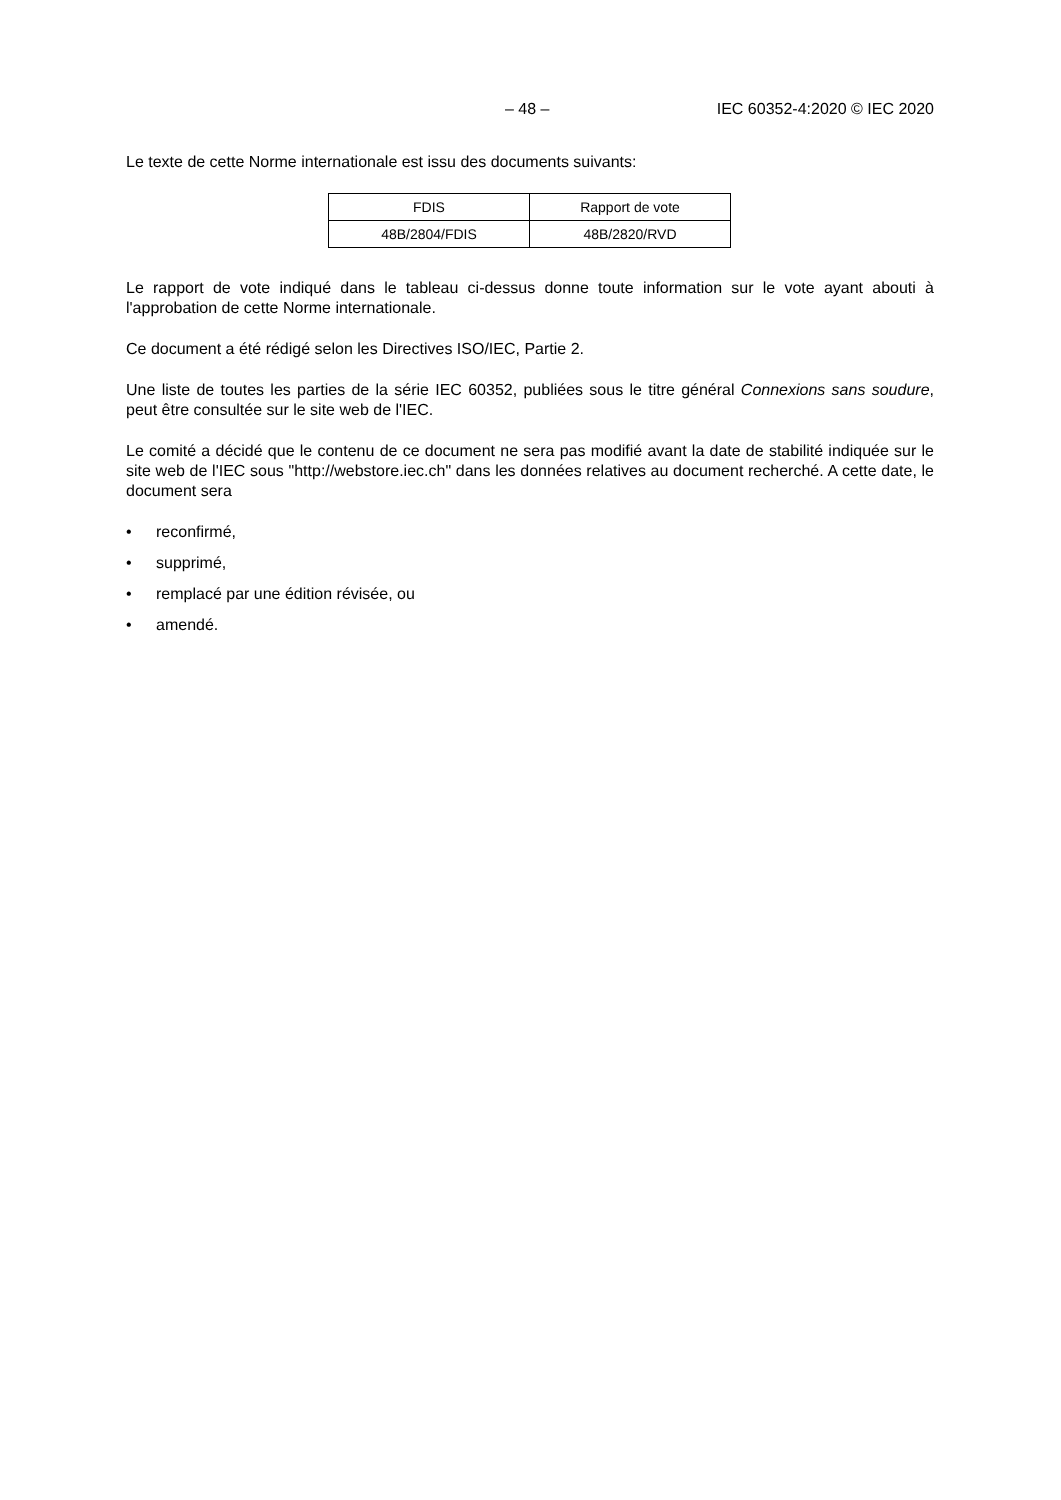– 48 – IEC 60352-4:2020 © IEC 2020
Le texte de cette Norme internationale est issu des documents suivants:
| FDIS | Rapport de vote |
| 48B/2804/FDIS | 48B/2820/RVD |
Le rapport de vote indiqué dans le tableau ci-dessus donne toute information sur le vote ayant abouti à l'approbation de cette Norme internationale.
Ce document a été rédigé selon les Directives ISO/IEC, Partie 2.
Une liste de toutes les parties de la série IEC 60352, publiées sous le titre général Connexions sans soudure, peut être consultée sur le site web de l'IEC.
Le comité a décidé que le contenu de ce document ne sera pas modifié avant la date de stabilité indiquée sur le site web de l'IEC sous "http://webstore.iec.ch" dans les données relatives au document recherché. A cette date, le document sera
• reconfirmé,
• supprimé,
• remplacé par une édition révisée, ou
• amendé.